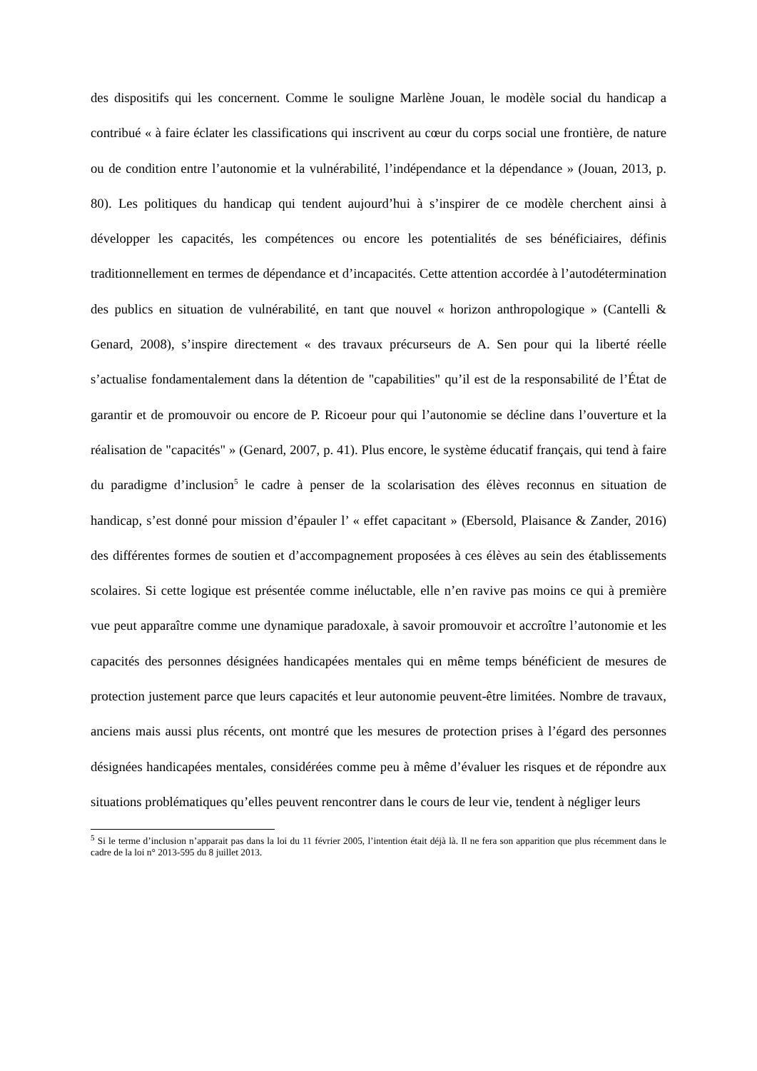des dispositifs qui les concernent. Comme le souligne Marlène Jouan, le modèle social du handicap a contribué « à faire éclater les classifications qui inscrivent au cœur du corps social une frontière, de nature ou de condition entre l’autonomie et la vulnérabilité, l’indépendance et la dépendance » (Jouan, 2013, p. 80). Les politiques du handicap qui tendent aujourd’hui à s’inspirer de ce modèle cherchent ainsi à développer les capacités, les compétences ou encore les potentialités de ses bénéficiaires, définis traditionnellement en termes de dépendance et d’incapacités. Cette attention accordée à l’autodétermination des publics en situation de vulnérabilité, en tant que nouvel « horizon anthropologique » (Cantelli & Genard, 2008), s’inspire directement « des travaux précurseurs de A. Sen pour qui la liberté réelle s’actualise fondamentalement dans la détention de "capabilities" qu’il est de la responsabilité de l’État de garantir et de promouvoir ou encore de P. Ricoeur pour qui l’autonomie se décline dans l’ouverture et la réalisation de "capacités" » (Genard, 2007, p. 41). Plus encore, le système éducatif français, qui tend à faire du paradigme d’inclusion<sup>5</sup> le cadre à penser de la scolarisation des élèves reconnus en situation de handicap, s’est donné pour mission d’épauler l’ « effet capacitant » (Ebersold, Plaisance & Zander, 2016) des différentes formes de soutien et d’accompagnement proposées à ces élèves au sein des établissements scolaires. Si cette logique est présentée comme inéluctable, elle n’en ravive pas moins ce qui à première vue peut apparaître comme une dynamique paradoxale, à savoir promouvoir et accroître l’autonomie et les capacités des personnes désignées handicapées mentales qui en même temps bénéficient de mesures de protection justement parce que leurs capacités et leur autonomie peuvent-être limitées. Nombre de travaux, anciens mais aussi plus récents, ont montré que les mesures de protection prises à l’égard des personnes désignées handicapées mentales, considérées comme peu à même d’évaluer les risques et de répondre aux situations problématiques qu’elles peuvent rencontrer dans le cours de leur vie, tendent à négliger leurs
<sup>5</sup> Si le terme d’inclusion n’apparait pas dans la loi du 11 février 2005, l’intention était déjà là. Il ne fera son apparition que plus récemment dans le cadre de la loi n° 2013-595 du 8 juillet 2013.